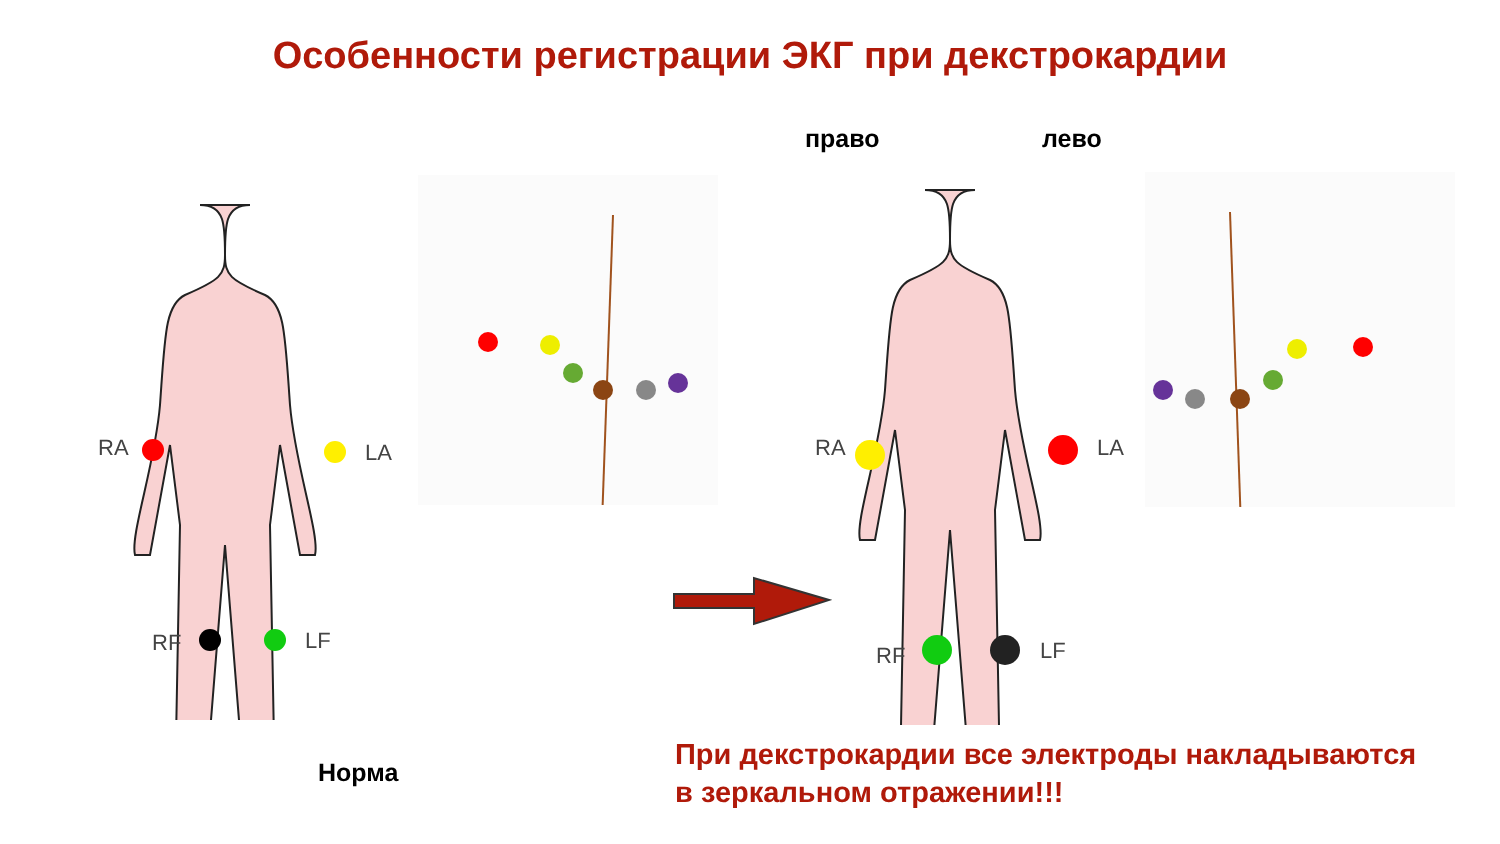Особенности регистрации ЭКГ при декстрокардии
право лево
RA LA
RF LF
RA LA
RF LF
Норма
При декстрокардии все электроды накладываются
в зеркальном отражении!!!